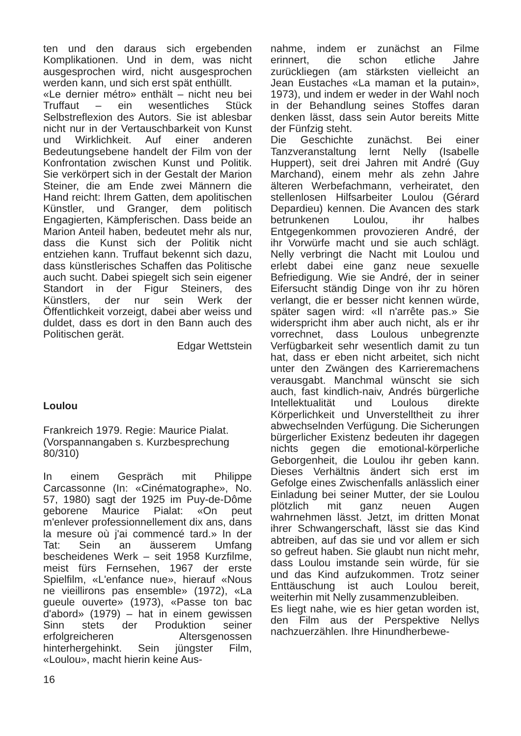ten und den daraus sich ergebenden Komplikationen. Und in dem, was nicht ausgesprochen wird, nicht ausgesprochen werden kann, und sich erst spät enthüllt.
«Le dernier métro» enthält – nicht neu bei Truffaut – ein wesentliches Stück Selbstreflexion des Autors. Sie ist ablesbar nicht nur in der Vertauschbarkeit von Kunst und Wirklichkeit. Auf einer anderen Bedeutungsebene handelt der Film von der Konfrontation zwischen Kunst und Politik. Sie verkörpert sich in der Gestalt der Marion Steiner, die am Ende zwei Männern die Hand reicht: Ihrem Gatten, dem apolitischen Künstler, und Granger, dem politisch Engagierten, Kämpferischen. Dass beide an Marion Anteil haben, bedeutet mehr als nur, dass die Kunst sich der Politik nicht entziehen kann. Truffaut bekennt sich dazu, dass künstlerisches Schaffen das Politische auch sucht. Dabei spiegelt sich sein eigener Standort in der Figur Steiners, des Künstlers, der nur sein Werk der Öffentlichkeit vorzeigt, dabei aber weiss und duldet, dass es dort in den Bann auch des Politischen gerät.
Edgar Wettstein
Loulou
Frankreich 1979. Regie: Maurice Pialat. (Vorspannangaben s. Kurzbesprechung 80/310)
In einem Gespräch mit Philippe Carcassonne (In: «Cinématographe», No. 57, 1980) sagt der 1925 im Puy-de-Dôme geborene Maurice Pialat: «On peut m'enlever professionnellement dix ans, dans la mesure où j'ai commencé tard.» In der Tat: Sein an äusserem Umfang bescheidenes Werk – seit 1958 Kurzfilme, meist fürs Fernsehen, 1967 der erste Spielfilm, «L'enfance nue», hierauf «Nous ne vieillirons pas ensemble» (1972), «La gueule ouverte» (1973), «Passe ton bac d'abord» (1979) – hat in einem gewissen Sinn stets der Produktion seiner erfolgreicheren Altersgenossen hinterhergehinkt. Sein jüngster Film, «Loulou», macht hierin keine Aus-
nahme, indem er zunächst an Filme erinnert, die schon etliche Jahre zurückliegen (am stärksten vielleicht an Jean Eustaches «La maman et la putain», 1973), und indem er weder in der Wahl noch in der Behandlung seines Stoffes daran denken lässt, dass sein Autor bereits Mitte der Fünfzig steht.
Die Geschichte zunächst. Bei einer Tanzveranstaltung lernt Nelly (Isabelle Huppert), seit drei Jahren mit André (Guy Marchand), einem mehr als zehn Jahre älteren Werbefachmann, verheiratet, den stellenlosen Hilfsarbeiter Loulou (Gérard Depardieu) kennen. Die Avancen des stark betrunkenen Loulou, ihr halbes Entgegenkommen provozieren André, der ihr Vorwürfe macht und sie auch schlägt. Nelly verbringt die Nacht mit Loulou und erlebt dabei eine ganz neue sexuelle Befriedigung. Wie sie André, der in seiner Eifersucht ständig Dinge von ihr zu hören verlangt, die er besser nicht kennen würde, später sagen wird: «Il n'arrête pas.» Sie widerspricht ihm aber auch nicht, als er ihr vorrechnet, dass Loulous unbegrenzte Verfügbarkeit sehr wesentlich damit zu tun hat, dass er eben nicht arbeitet, sich nicht unter den Zwängen des Karrieremachens verausgabt. Manchmal wünscht sie sich auch, fast kindlich-naiv, Andrés bürgerliche Intellektualität und Loulous direkte Körperlichkeit und Unverstelltheit zu ihrer abwechselnden Verfügung. Die Sicherungen bürgerlicher Existenz bedeuten ihr dagegen nichts gegen die emotional-körperliche Geborgenheit, die Loulou ihr geben kann. Dieses Verhältnis ändert sich erst im Gefolge eines Zwischenfalls anlässlich einer Einladung bei seiner Mutter, der sie Loulou plötzlich mit ganz neuen Augen wahrnehmen lässt. Jetzt, im dritten Monat ihrer Schwangerschaft, lässt sie das Kind abtreiben, auf das sie und vor allem er sich so gefreut haben. Sie glaubt nun nicht mehr, dass Loulou imstande sein würde, für sie und das Kind aufzukommen. Trotz seiner Enttäuschung ist auch Loulou bereit, weiterhin mit Nelly zusammenzubleiben.
Es liegt nahe, wie es hier getan worden ist, den Film aus der Perspektive Nellys nachzuerzählen. Ihre Hinundherbewe-
16